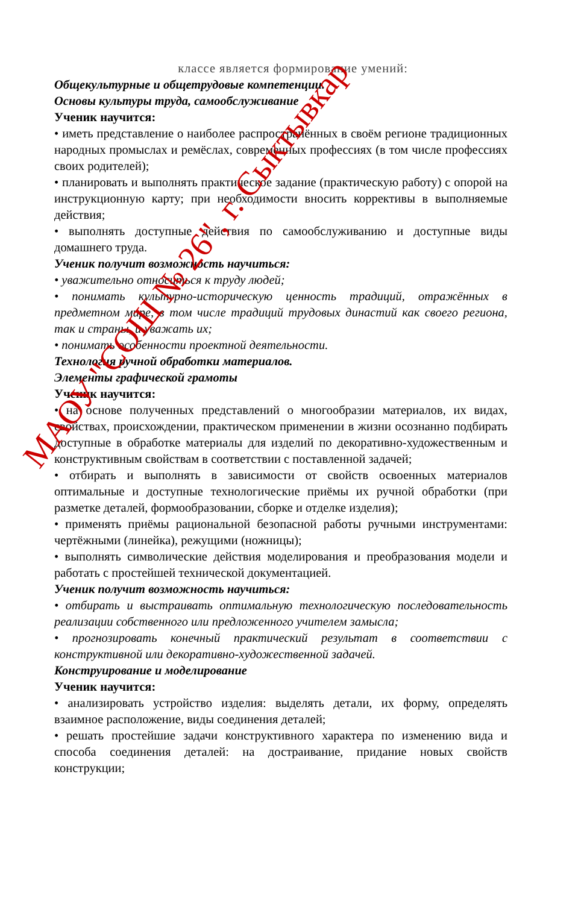классе является формирование умений:
Общекультурные и общетрудовые компетенции.
Основы культуры труда, самообслуживание
Ученик научится:
• иметь представление о наиболее распространённых в своём регионе традиционных народных промыслах и ремёслах, современных профессиях (в том числе профессиях своих родителей);
• планировать и выполнять практическое задание (практическую работу) с опорой на инструкционную карту; при необходимости вносить коррективы в выполняемые действия;
• выполнять доступные действия по самообслуживанию и доступные виды домашнего труда.
Ученик получит возможность научиться:
• уважительно относиться к труду людей;
• понимать культурно-историческую ценность традиций, отражённых в предметном мире, в том числе традиций трудовых династий как своего региона, так и страны, и уважать их;
• понимать особенности проектной деятельности.
Технология ручной обработки материалов.
Элементы графической грамоты
Ученик научится:
• на основе полученных представлений о многообразии материалов, их видах, свойствах, происхождении, практическом применении в жизни осознанно подбирать доступные в обработке материалы для изделий по декоративно-художественным и конструктивным свойствам в соответствии с поставленной задачей;
• отбирать и выполнять в зависимости от свойств освоенных материалов оптимальные и доступные технологические приёмы их ручной обработки (при разметке деталей, формообразовании, сборке и отделке изделия);
• применять приёмы рациональной безопасной работы ручными инструментами: чертёжными (линейка), режущими (ножницы);
• выполнять символические действия моделирования и преобразования модели и работать с простейшей технической документацией.
Ученик получит возможность научиться:
• отбирать и выстраивать оптимальную технологическую последовательность реализации собственного или предложенного учителем замысла;
• прогнозировать конечный практический результат в соответствии с конструктивной или декоративно-художественной задачей.
Конструирование и моделирование
Ученик научится:
• анализировать устройство изделия: выделять детали, их форму, определять взаимное расположение, виды соединения деталей;
• решать простейшие задачи конструктивного характера по изменению вида и способа соединения деталей: на достраивание, придание новых свойств конструкции;
МАОУ "СОШ № 26", г. Сыктывкар